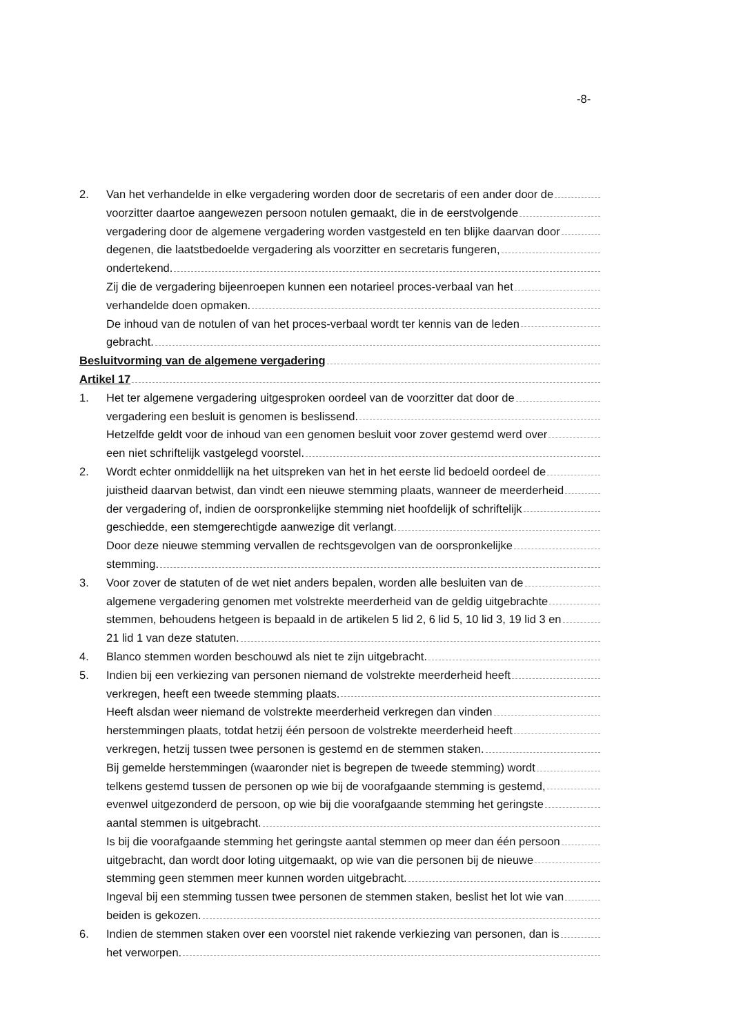-8-
2. Van het verhandelde in elke vergadering worden door de secretaris of een ander door de
voorzitter daartoe aangewezen persoon notulen gemaakt, die in de eerstvolgende
vergadering door de algemene vergadering worden vastgesteld en ten blijke daarvan door
degenen, die laatstbedoelde vergadering als voorzitter en secretaris fungeren,
ondertekend.
Zij die de vergadering bijeenroepen kunnen een notarieel proces-verbaal van het
verhandelde doen opmaken.
De inhoud van de notulen of van het proces-verbaal wordt ter kennis van de leden
gebracht.
Besluitvorming van de algemene vergadering
Artikel 17
1. Het ter algemene vergadering uitgesproken oordeel van de voorzitter dat door de
vergadering een besluit is genomen is beslissend.
Hetzelfde geldt voor de inhoud van een genomen besluit voor zover gestemd werd over
een niet schriftelijk vastgelegd voorstel.
2. Wordt echter onmiddellijk na het uitspreken van het in het eerste lid bedoeld oordeel de
juistheid daarvan betwist, dan vindt een nieuwe stemming plaats, wanneer de meerderheid
der vergadering of, indien de oorspronkelijke stemming niet hoofdelijk of schriftelijk
geschiedde, een stemgerechtigde aanwezige dit verlangt.
Door deze nieuwe stemming vervallen de rechtsgevolgen van de oorspronkelijke
stemming.
3. Voor zover de statuten of de wet niet anders bepalen, worden alle besluiten van de
algemene vergadering genomen met volstrekte meerderheid van de geldig uitgebrachte
stemmen, behoudens hetgeen is bepaald in de artikelen 5 lid 2, 6 lid 5, 10 lid 3, 19 lid 3 en
21 lid 1 van deze statuten.
4. Blanco stemmen worden beschouwd als niet te zijn uitgebracht.
5. Indien bij een verkiezing van personen niemand de volstrekte meerderheid heeft
verkregen, heeft een tweede stemming plaats.
Heeft alsdan weer niemand de volstrekte meerderheid verkregen dan vinden
herstemmingen plaats, totdat hetzij één persoon de volstrekte meerderheid heeft
verkregen, hetzij tussen twee personen is gestemd en de stemmen staken.
Bij gemelde herstemmingen (waaronder niet is begrepen de tweede stemming) wordt
telkens gestemd tussen de personen op wie bij de voorafgaande stemming is gestemd,
evenwel uitgezonderd de persoon, op wie bij die voorafgaande stemming het geringste
aantal stemmen is uitgebracht.
Is bij die voorafgaande stemming het geringste aantal stemmen op meer dan één persoon
uitgebracht, dan wordt door loting uitgemaakt, op wie van die personen bij de nieuwe
stemming geen stemmen meer kunnen worden uitgebracht.
Ingeval bij een stemming tussen twee personen de stemmen staken, beslist het lot wie van
beiden is gekozen.
6. Indien de stemmen staken over een voorstel niet rakende verkiezing van personen, dan is
het verworpen.